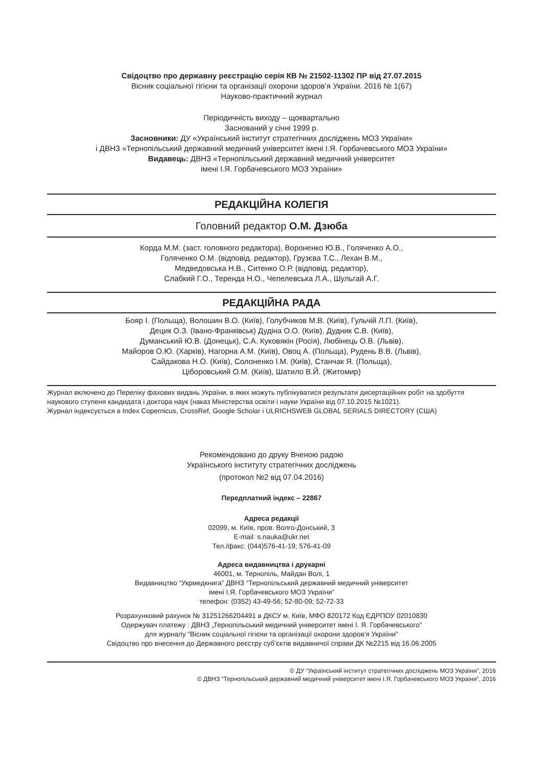Свідоцтво про державну реєстрацію серія КВ № 21502-11302 ПР від 27.07.2015
Вісник соціальної гігієни та організації охорони здоров’я України. 2016 № 1(67)
Науково-практичний журнал
Періодичність виходу – щоквартально
Заснований у січні 1999 р.
Засновники: ДУ «Український інститут стратегічних досліджень МОЗ України»
і ДВНЗ «Тернопільський державний медичний університет імені І.Я. Горбачевського МОЗ України»
Видавець: ДВНЗ «Тернопільський державний медичний університет
імені І.Я. Горбачевського МОЗ України»
РЕДАКЦІЙНА КОЛЕГІЯ
Головний редактор О.М. Дзюба
Корда М.М. (заст. головного редактора), Вороненко Ю.В., Голяченко А.О.,
Голяченко О.М. (відповід. редактор), Грузєва Т.С., Лехан В.М.,
Медведовська Н.В., Ситенко О.Р. (відповід. редактор),
Слабкий Г.О., Теренда Н.О., Чепелевська Л.А., Шульгай А.Г.
РЕДАКЦІЙНА РАДА
Бояр І. (Польща), Волошин В.О. (Київ), Голубчиков М.В. (Київ), Гульчій Л.П. (Київ),
Децик О.З. (Івано-Франківськ) Дудіна О.О. (Київ), Дудник С.В. (Київ),
Думанський Ю.В. (Донецьк), С.А. Куковякін (Росія), Любінець О.В. (Львів),
Майоров О.Ю. (Харків), Нагорна А.М. (Київ), Овоц А. (Польща), Рудень В.В. (Львів),
Сайдакова Н.О. (Київ), Солоненко І.М. (Київ), Станчак Я. (Польща),
Ціборовський О.М. (Київ), Шатило В.Й. (Житомир)
Журнал включено до Переліку фахових видань України, в яких можуть публікуватися результати дисертаційних робіт на здобуття наукового ступеня кандидата і доктора наук (наказ Міністерства освіти і науки України від 07.10.2015 №1021).
Журнал індексується в Index Copernicus, CrossRef, Google Scholar і ULRICHSWEB GLOBAL SERIALS DIRECTORY (США)
Рекомендовано до друку Вченою радою
Українського інституту стратегічних досліджень
(протокол №2 від 07.04.2016)
Передплатний індекс – 22867
Адреса редакції
02099, м. Київ, пров. Волго-Донський, 3
E-mail: s.nauka@ukr.net
Тел./факс: (044)576-41-19; 576-41-09
Адреса видавництва і друкарні
46001, м. Тернопіль, Майдан Волі, 1
Видавництво “Укрмедкнига” ДВНЗ “Тернопільський державний медичний університет
імені І.Я. Горбачевського МОЗ України”
телефон: (0352) 43-49-56; 52-80-09; 52-72-33
Розрахунковий рахунок № 31251266204491 в ДКСУ м. Київ, МФО 820172 Код ЄДРПОУ 02010830
Одержувач платежу : ДВНЗ „Тернопільський медичний університет імені І. Я. Горбачевського”
для журналу “Вісник соціальної гігієни та організації охорони здоров’я України”
Свідоцтво про внесення до Державного реєстру суб’єктів видавничої справи ДК №2215 від 16.06.2005
© ДУ “Український інститут стратегічних досліджень МОЗ України”, 2016
© ДВНЗ “Тернопільський державний медичний університет імені І.Я. Горбачевського МОЗ України”, 2016